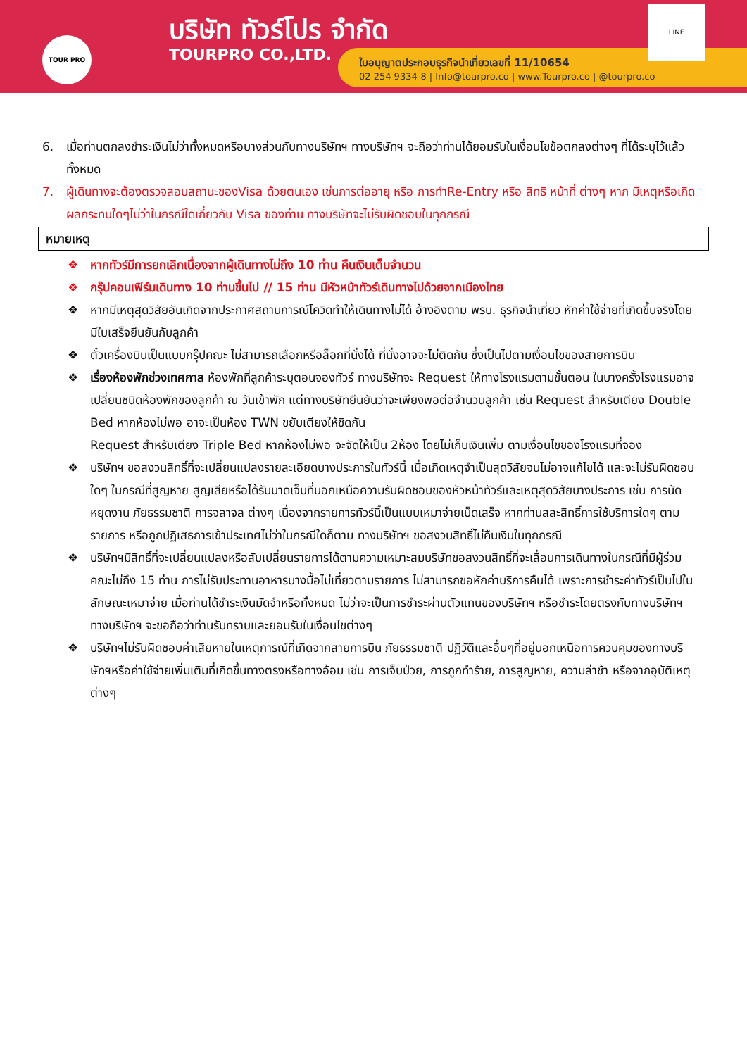TOUR PRO บริษัท ทัวร์โปร จำกัด
TOURPRO CO.,LTD.
ใบอนุญาตประกอบธุรกิจนำเที่ยวเลขที่ 11/10654
02 254 9334-8 | Info@tourpro.co | www.Tourpro.co | @tourpro.co
LINE
6. เมื่อท่านตกลงชำระเงินไม่ว่าทั้งหมดหรือบางส่วนกับทางบริษัทฯ ทางบริษัทฯ จะถือว่าท่านได้ยอมรับในเงื่อนไขข้อตกลงต่างๆ ที่ได้ระบุไว้แล้วทั้งหมด
7. ผู้เดินทางจะต้องตรวจสอบสถานะของVisa ด้วยตนเอง เช่นการต่ออายุ หรือ การทำRe-Entry หรือ สิทธิ หน้าที่ ต่างๆ หาก มีเหตุหรือเกิดผลกระทบใดๆไม่ว่าในกรณีใดเกี่ยวกับ Visa ของท่าน ทางบริษัทจะไม่รับผิดชอบในทุกกรณี
หมายเหตุ
❖ หากทัวร์มีการยกเลิกเนื่องจากผู้เดินทางไม่ถึง 10 ท่าน คืนเงินเต็มจำนวน
❖ กรุ๊ปคอนเฟิร์มเดินทาง 10 ท่านขึ้นไป // 15 ท่าน มีหัวหน้าทัวร์เดินทางไปด้วยจากเมืองไทย
❖ หากมีเหตุสุดวิสัยอันเกิดจากประกาศสถานการณ์โควิดทำให้เดินทางไม่ได้ อ้างอิงตาม พรบ. ธุรกิจนำเที่ยว หักค่าใช้จ่ายที่เกิดขึ้นจริงโดยมีใบเสร็จยืนยันกับลูกค้า
❖ ตั๋วเครื่องบินเป็นแบบกรุ๊ปคณะ ไม่สามารถเลือกหรือล็อกที่นั่งได้ ที่นั่งอาจจะไม่ติดกัน ซึ่งเป็นไปตามเงื่อนไขของสายการบิน
❖ เรื่องห้องพักช่วงเทศกาล ห้องพักที่ลูกค้าระบุตอนจองทัวร์ ทางบริษัทจะ Request ให้ทางโรงแรมตามขั้นตอน ในบางครั้งโรงแรมอาจเปลี่ยนชนิดห้องพักของลูกค้า ณ วันเข้าพัก แต่ทางบริษัทยืนยันว่าจะเพียงพอต่อจำนวนลูกค้า เช่น Request สำหรับเตียง Double Bed หากห้องไม่พอ อาจะเป็นห้อง TWN ขยับเตียงให้ชิดกัน
Request สำหรับเตียง Triple Bed หากห้องไม่พอ จะจัดให้เป็น 2ห้อง โดยไม่เก็บเงินเพิ่ม ตามเงื่อนไขของโรงแรมที่จอง
❖ บริษัทฯ ขอสงวนสิทธิ์ที่จะเปลี่ยนแปลงรายละเอียดบางประการในทัวร์นี้ เมื่อเกิดเหตุจำเป็นสุดวิสัยจนไม่อาจแก้ไขได้ และจะไม่รับผิดชอบใดๆ ในกรณีที่สูญหาย สูญเสียหรือได้รับบาดเจ็บที่นอกเหนือความรับผิดชอบของหัวหน้าทัวร์และเหตุสุดวิสัยบางประการ เช่น การนัดหยุดงาน ภัยธรรมชาติ การจลาจล ต่างๆ เนื่องจากรายการทัวร์นี้เป็นแบบเหมาจ่ายเบ็ดเสร็จ หากท่านสละสิทธิ์การใช้บริการใดๆ ตามรายการ หรือถูกปฏิเสธการเข้าประเทศไม่ว่าในกรณีใดก็ตาม ทางบริษัทฯ ขอสงวนสิทธิ์ไม่คืนเงินในทุกกรณี
❖ บริษัทฯมีสิทธิ์ที่จะเปลี่ยนแปลงหรือสับเปลี่ยนรายการได้ตามความเหมาะสมบริษัทขอสงวนสิทธิ์ที่จะเลื่อนการเดินทางในกรณีที่มีผู้ร่วมคณะไม่ถึง 15 ท่าน การไม่รับประทานอาหารบางมื้อไม่เที่ยวตามรายการ ไม่สามารถขอหักค่าบริการคืนได้ เพราะการชำระค่าทัวร์เป็นไปในลักษณะเหมาจ่าย เมื่อท่านได้ชำระเงินมัดจำหรือทั้งหมด ไม่ว่าจะเป็นการชำระผ่านตัวแทนของบริษัทฯ หรือชำระโดยตรงกับทางบริษัทฯ ทางบริษัทฯ จะขอถือว่าท่านรับทราบและยอมรับในเงื่อนไขต่างๆ
❖ บริษัทฯไม่รับผิดชอบค่าเสียหายในเหตุการณ์ที่เกิดจากสายการบิน ภัยธรรมชาติ ปฏิวัติและอื่นๆที่อยู่นอกเหนือการควบคุมของทางบริษัทฯหรือค่าใช้จ่ายเพิ่มเติมที่เกิดขึ้นทางตรงหรือทางอ้อม เช่น การเจ็บป่วย, การถูกทำร้าย, การสูญหาย, ความล่าช้า หรือจากอุบัติเหตุต่างๆ